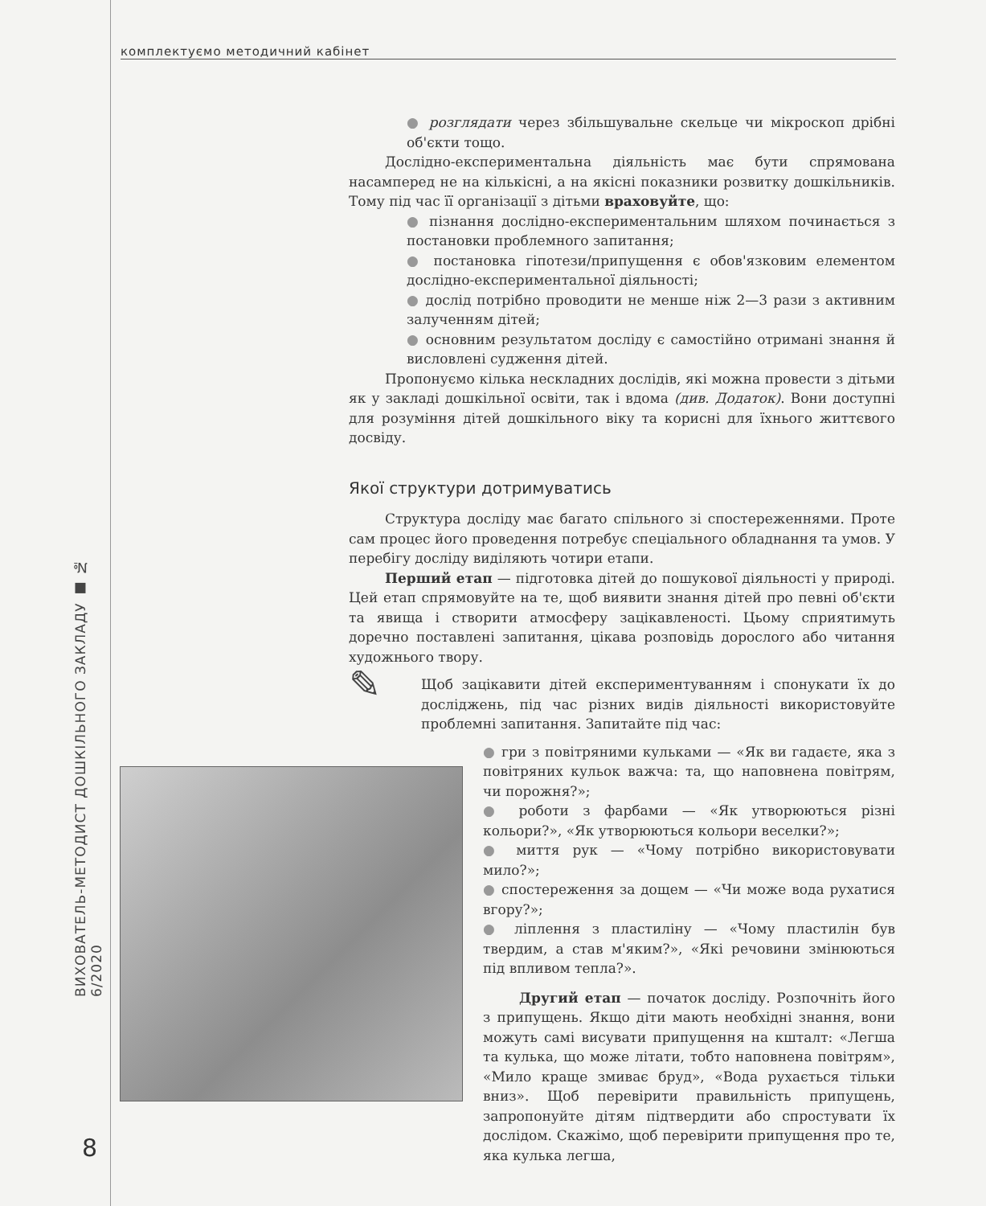комплектуємо методичний кабінет
ВИХОВАТЕЛЬ-МЕТОДИСТ ДОШКІЛЬНОГО ЗАКЛАДУ ■ № 6/2020
8
● розглядати через збільшувальне скельце чи мікроскоп дрібні об'єкти тощо.
Дослідно-експериментальна діяльність має бути спрямована насамперед не на кількісні, а на якісні показники розвитку дошкільників. Тому під час її організації з дітьми враховуйте, що:
● пізнання дослідно-експериментальним шляхом починається з постановки проблемного запитання;
● постановка гіпотези/припущення є обов'язковим елементом дослідно-експериментальної діяльності;
● дослід потрібно проводити не менше ніж 2—3 рази з активним залученням дітей;
● основним результатом досліду є самостійно отримані знання й висловлені судження дітей.
Пропонуємо кілька нескладних дослідів, які можна провести з дітьми як у закладі дошкільної освіти, так і вдома (див. Додаток). Вони доступні для розуміння дітей дошкільного віку та корисні для їхнього життєвого досвіду.
Якої структури дотримуватись
Структура досліду має багато спільного зі спостереженнями. Проте сам процес його проведення потребує спеціального обладнання та умов. У перебігу досліду виділяють чотири етапи.
Перший етап — підготовка дітей до пошукової діяльності у природі. Цей етап спрямовуйте на те, щоб виявити знання дітей про певні об'єкти та явища і створити атмосферу зацікавленості. Цьому сприятимуть доречно поставлені запитання, цікава розповідь дорослого або читання художнього твору.
✎
Щоб зацікавити дітей експериментуванням і спонукати їх до досліджень, під час різних видів діяльності використовуйте проблемні запитання. Запитайте під час:
● гри з повітряними кульками — «Як ви гадаєте, яка з повітряних кульок важча: та, що наповнена повітрям, чи порожня?»;
● роботи з фарбами — «Як утворюються різні кольори?», «Як утворюються кольори веселки?»;
● миття рук — «Чому потрібно використовувати мило?»;
● спостереження за дощем — «Чи може вода рухатися вгору?»;
● ліплення з пластиліну — «Чому пластилін був твердим, а став м'яким?», «Які речовини змінюються під впливом тепла?».
Другий етап — початок досліду. Розпочніть його з припущень. Якщо діти мають необхідні знання, вони можуть самі висувати припущення на кшталт: «Легша та кулька, що може літати, тобто наповнена повітрям», «Мило краще змиває бруд», «Вода рухається тільки вниз». Щоб перевірити правильність припущень, запропонуйте дітям підтвердити або спростувати їх дослідом. Скажімо, щоб перевірити припущення про те, яка кулька легша,